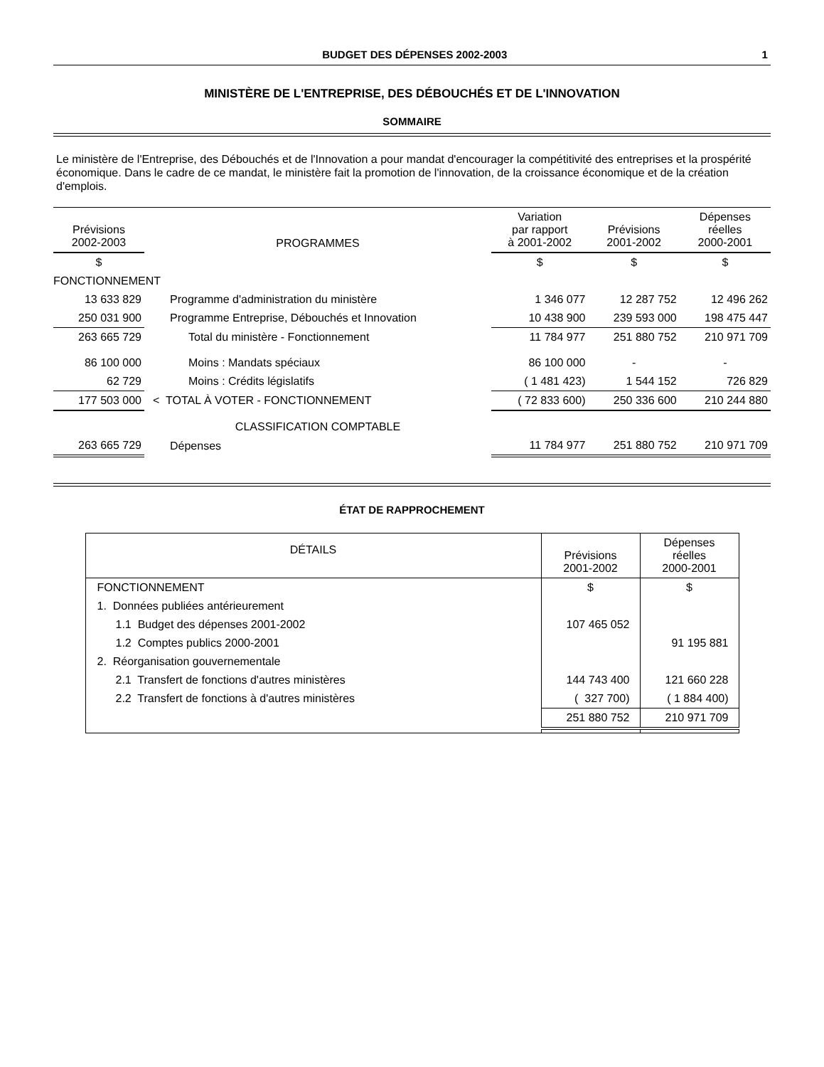BUDGET DES DÉPENSES 2002-2003 1
MINISTÈRE DE L'ENTREPRISE, DES DÉBOUCHÉS ET DE L'INNOVATION
SOMMAIRE
Le ministère de l'Entreprise, des Débouchés et de l'Innovation a pour mandat d'encourager la compétitivité des entreprises et la prospérité économique. Dans le cadre de ce mandat, le ministère fait la promotion de l'innovation, de la croissance économique et de la création d'emplois.
| Prévisions 2002-2003 | PROGRAMMES | Variation par rapport à 2001-2002 | Prévisions 2001-2002 | Dépenses réelles 2000-2001 |
| --- | --- | --- | --- | --- |
| $ | | $ | $ | $ |
| FONCTIONNEMENT | | | | |
| 13 633 829 | Programme d'administration du ministère | 1 346 077 | 12 287 752 | 12 496 262 |
| 250 031 900 | Programme Entreprise, Débouchés et Innovation | 10 438 900 | 239 593 000 | 198 475 447 |
| 263 665 729 | Total du ministère - Fonctionnement | 11 784 977 | 251 880 752 | 210 971 709 |
| 86 100 000 | Moins : Mandats spéciaux | 86 100 000 | - | - |
| 62 729 | Moins : Crédits législatifs | ( 1 481 423) | 1 544 152 | 726 829 |
| 177 503 000 | < TOTAL À VOTER - FONCTIONNEMENT | ( 72 833 600) | 250 336 600 | 210 244 880 |
| | CLASSIFICATION COMPTABLE | | | |
| 263 665 729 | Dépenses | 11 784 977 | 251 880 752 | 210 971 709 |
ÉTAT DE RAPPROCHEMENT
| DÉTAILS | Prévisions 2001-2002 | Dépenses réelles 2000-2001 |
| --- | --- | --- |
| FONCTIONNEMENT | $ | $ |
| 1. Données publiées antérieurement | | |
| 1.1 Budget des dépenses 2001-2002 | 107 465 052 | |
| 1.2 Comptes publics 2000-2001 | | 91 195 881 |
| 2. Réorganisation gouvernementale | | |
| 2.1 Transfert de fonctions d'autres ministères | 144 743 400 | 121 660 228 |
| 2.2 Transfert de fonctions à d'autres ministères | ( 327 700) | ( 1 884 400) |
| | 251 880 752 | 210 971 709 |